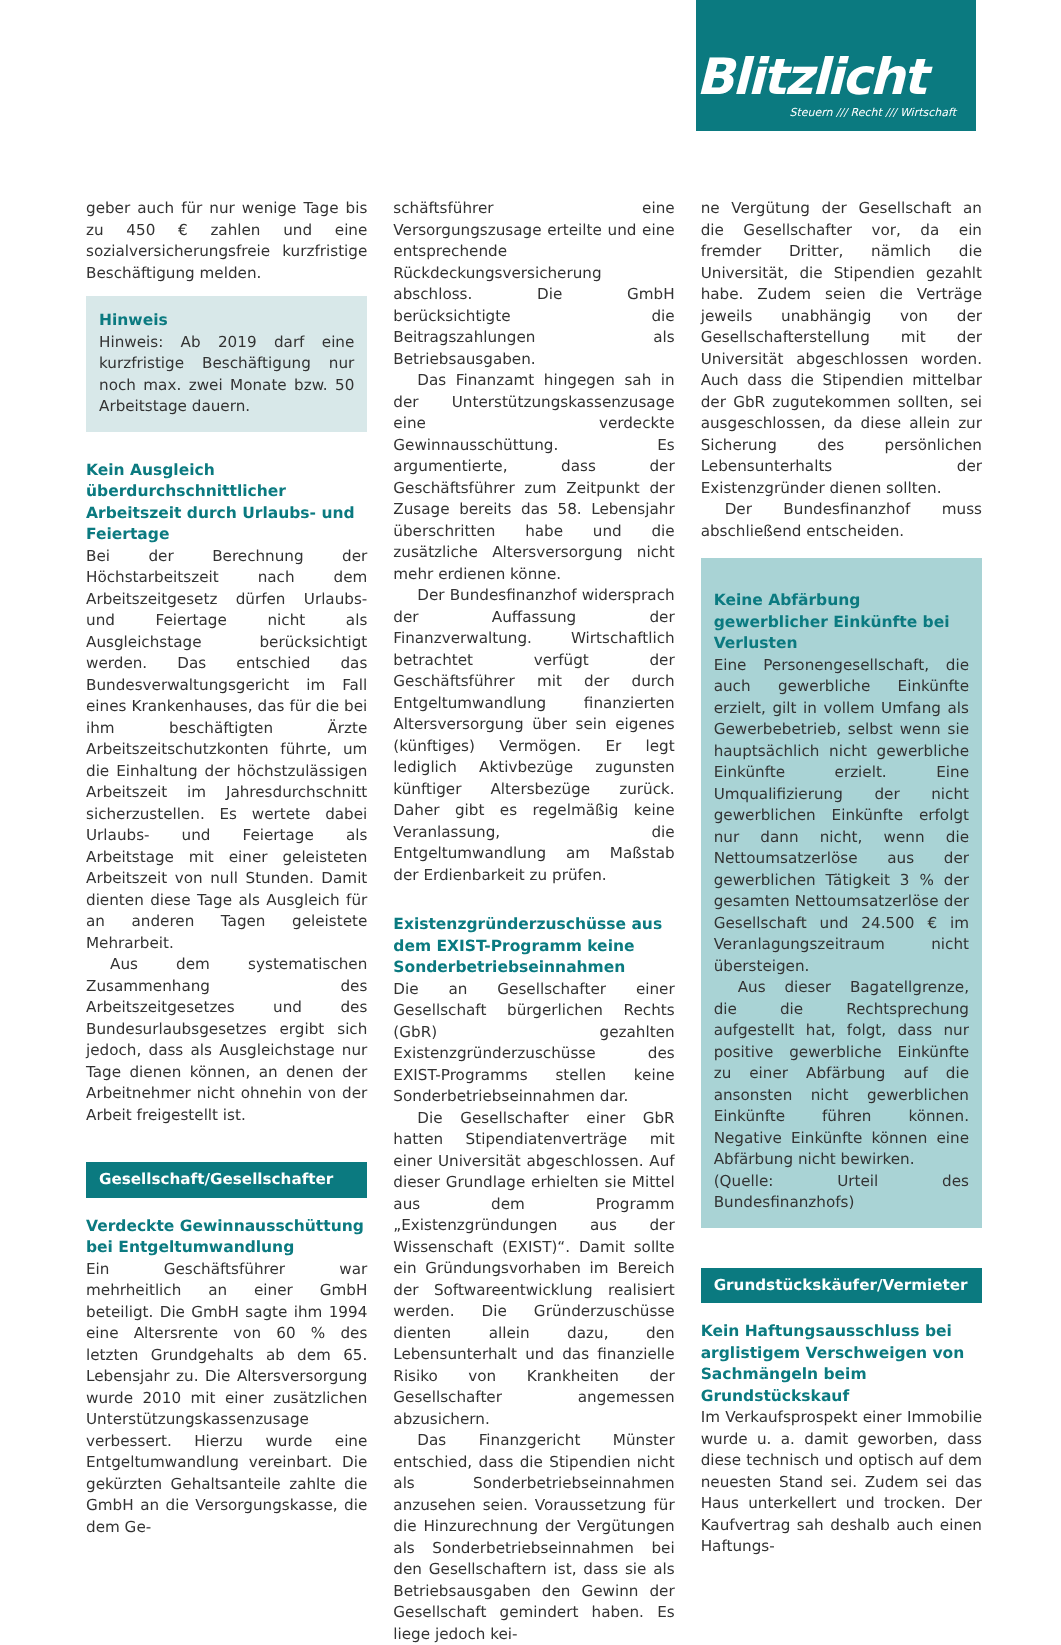Blitzlicht
Steuern /// Recht /// Wirtschaft
geber auch für nur wenige Tage bis zu 450 € zahlen und eine sozialversicherungsfreie kurzfristige Beschäftigung melden.
Hinweis
Hinweis: Ab 2019 darf eine kurzfristige Beschäftigung nur noch max. zwei Monate bzw. 50 Arbeitstage dauern.
Kein Ausgleich überdurchschnittlicher Arbeitszeit durch Urlaubs- und Feiertage
Bei der Berechnung der Höchstarbeitszeit nach dem Arbeitszeitgesetz dürfen Urlaubs- und Feiertage nicht als Ausgleichstage berücksichtigt werden. Das entschied das Bundesverwaltungsgericht im Fall eines Krankenhauses, das für die bei ihm beschäftigten Ärzte Arbeitszeitschutzkonten führte, um die Einhaltung der höchstzulässigen Arbeitszeit im Jahresdurchschnitt sicherzustellen. Es wertete dabei Urlaubs- und Feiertage als Arbeitstage mit einer geleisteten Arbeitszeit von null Stunden. Damit dienten diese Tage als Ausgleich für an anderen Tagen geleistete Mehrarbeit.
Aus dem systematischen Zusammenhang des Arbeitszeitgesetzes und des Bundesurlaubsgesetzes ergibt sich jedoch, dass als Ausgleichstage nur Tage dienen können, an denen der Arbeitnehmer nicht ohnehin von der Arbeit freigestellt ist.
Gesellschaft/Gesellschafter
Verdeckte Gewinnausschüttung bei Entgeltumwandlung
Ein Geschäftsführer war mehrheitlich an einer GmbH beteiligt. Die GmbH sagte ihm 1994 eine Altersrente von 60 % des letzten Grundgehalts ab dem 65. Lebensjahr zu. Die Altersversorgung wurde 2010 mit einer zusätzlichen Unterstützungskassenzusage verbessert. Hierzu wurde eine Entgeltumwandlung vereinbart. Die gekürzten Gehaltsanteile zahlte die GmbH an die Versorgungskasse, die dem Ge-
schäftsführer eine Versorgungszusage erteilte und eine entsprechende Rückdeckungsversicherung abschloss. Die GmbH berücksichtigte die Beitragszahlungen als Betriebsausgaben.
Das Finanzamt hingegen sah in der Unterstützungskassenzusage eine verdeckte Gewinnausschüttung. Es argumentierte, dass der Geschäftsführer zum Zeitpunkt der Zusage bereits das 58. Lebensjahr überschritten habe und die zusätzliche Altersversorgung nicht mehr erdienen könne.
Der Bundesfinanzhof widersprach der Auffassung der Finanzverwaltung. Wirtschaftlich betrachtet verfügt der Geschäftsführer mit der durch Entgeltumwandlung finanzierten Altersversorgung über sein eigenes (künftiges) Vermögen. Er legt lediglich Aktivbezüge zugunsten künftiger Altersbezüge zurück. Daher gibt es regelmäßig keine Veranlassung, die Entgeltumwandlung am Maßstab der Erdienbarkeit zu prüfen.
Existenzgründerzuschüsse aus dem EXIST-Programm keine Sonderbetriebseinnahmen
Die an Gesellschafter einer Gesellschaft bürgerlichen Rechts (GbR) gezahlten Existenzgründerzuschüsse des EXIST-Programms stellen keine Sonderbetriebseinnahmen dar.
Die Gesellschafter einer GbR hatten Stipendiatenverträge mit einer Universität abgeschlossen. Auf dieser Grundlage erhielten sie Mittel aus dem Programm „Existenzgründungen aus der Wissenschaft (EXIST)“. Damit sollte ein Gründungsvorhaben im Bereich der Softwareentwicklung realisiert werden. Die Gründerzuschüsse dienten allein dazu, den Lebensunterhalt und das finanzielle Risiko von Krankheiten der Gesellschafter angemessen abzusichern.
Das Finanzgericht Münster entschied, dass die Stipendien nicht als Sonderbetriebseinnahmen anzusehen seien. Voraussetzung für die Hinzurechnung der Vergütungen als Sonderbetriebseinnahmen bei den Gesellschaftern ist, dass sie als Betriebsausgaben den Gewinn der Gesellschaft gemindert haben. Es liege jedoch kei-
ne Vergütung der Gesellschaft an die Gesellschafter vor, da ein fremder Dritter, nämlich die Universität, die Stipendien gezahlt habe. Zudem seien die Verträge jeweils unabhängig von der Gesellschafterstellung mit der Universität abgeschlossen worden. Auch dass die Stipendien mittelbar der GbR zugutekommen sollten, sei ausgeschlossen, da diese allein zur Sicherung des persönlichen Lebensunterhalts der Existenzgründer dienen sollten.
Der Bundesfinanzhof muss abschließend entscheiden.
Keine Abfärbung gewerblicher Einkünfte bei Verlusten
Eine Personengesellschaft, die auch gewerbliche Einkünfte erzielt, gilt in vollem Umfang als Gewerbebetrieb, selbst wenn sie hauptsächlich nicht gewerbliche Einkünfte erzielt. Eine Umqualifizierung der nicht gewerblichen Einkünfte erfolgt nur dann nicht, wenn die Nettoumsatzerlöse aus der gewerblichen Tätigkeit 3 % der gesamten Nettoumsatzerlöse der Gesellschaft und 24.500 € im Veranlagungszeitraum nicht übersteigen.
Aus dieser Bagatellgrenze, die die Rechtsprechung aufgestellt hat, folgt, dass nur positive gewerbliche Einkünfte zu einer Abfärbung auf die ansonsten nicht gewerblichen Einkünfte führen können. Negative Einkünfte können eine Abfärbung nicht bewirken.
(Quelle: Urteil des Bundesfinanzhofs)
Grundstückskäufer/Vermieter
Kein Haftungsausschluss bei arglistigem Verschweigen von Sachmängeln beim Grundstückskauf
Im Verkaufsprospekt einer Immobilie wurde u. a. damit geworben, dass diese technisch und optisch auf dem neuesten Stand sei. Zudem sei das Haus unterkellert und trocken. Der Kaufvertrag sah deshalb auch einen Haftungs-